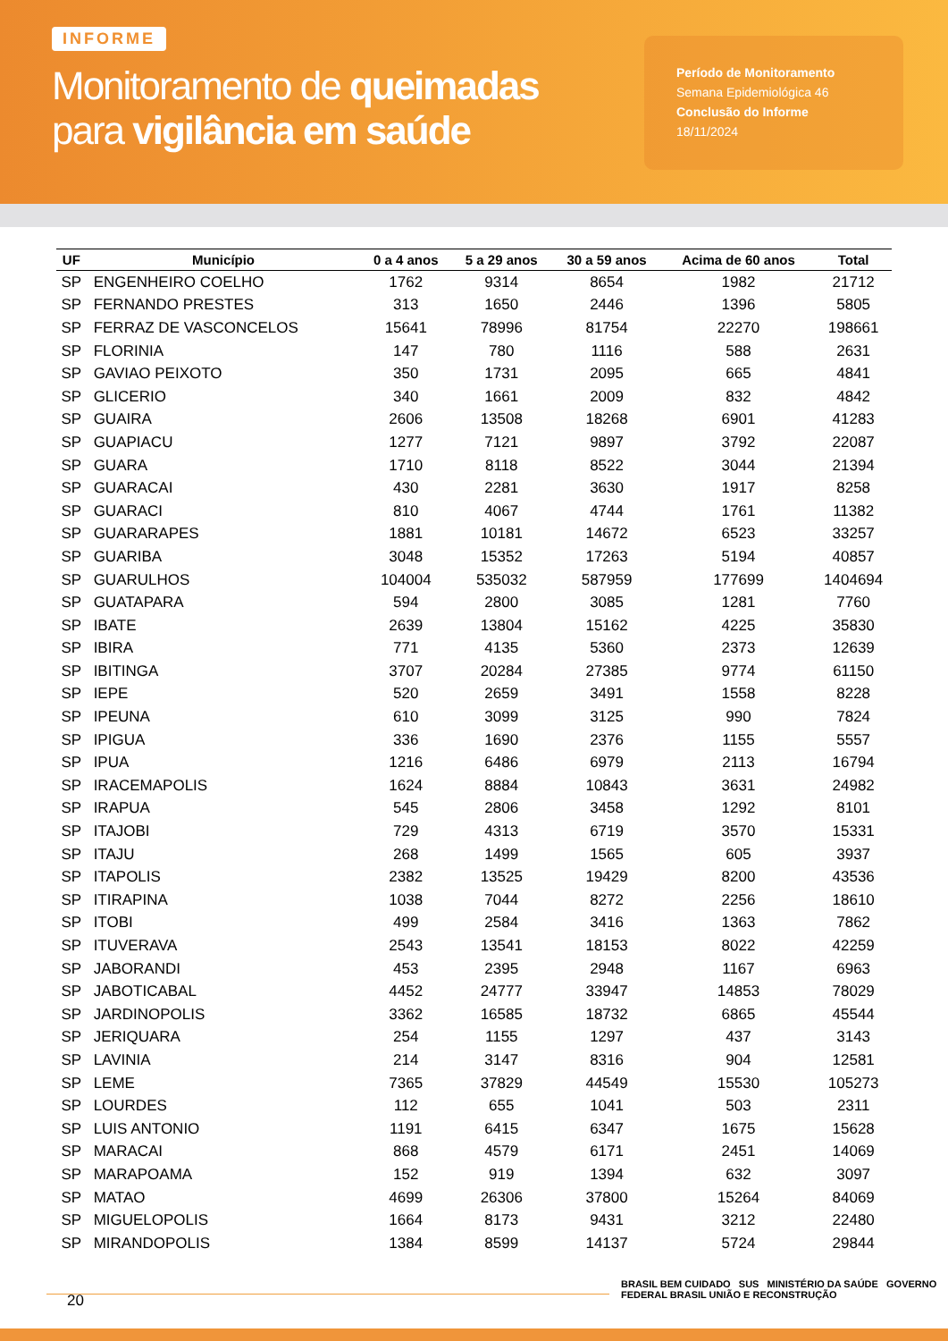INFORME
Monitoramento de queimadas
para vigilância em saúde
Período de Monitoramento
Semana Epidemiológica 46
Conclusão do Informe
18/11/2024
| UF | Município | 0 a 4 anos | 5 a 29 anos | 30 a 59 anos | Acima de 60 anos | Total |
| --- | --- | --- | --- | --- | --- | --- |
| SP | ENGENHEIRO COELHO | 1762 | 9314 | 8654 | 1982 | 21712 |
| SP | FERNANDO PRESTES | 313 | 1650 | 2446 | 1396 | 5805 |
| SP | FERRAZ DE VASCONCELOS | 15641 | 78996 | 81754 | 22270 | 198661 |
| SP | FLORINIA | 147 | 780 | 1116 | 588 | 2631 |
| SP | GAVIAO PEIXOTO | 350 | 1731 | 2095 | 665 | 4841 |
| SP | GLICERIO | 340 | 1661 | 2009 | 832 | 4842 |
| SP | GUAIRA | 2606 | 13508 | 18268 | 6901 | 41283 |
| SP | GUAPIACU | 1277 | 7121 | 9897 | 3792 | 22087 |
| SP | GUARA | 1710 | 8118 | 8522 | 3044 | 21394 |
| SP | GUARACAI | 430 | 2281 | 3630 | 1917 | 8258 |
| SP | GUARACI | 810 | 4067 | 4744 | 1761 | 11382 |
| SP | GUARARAPES | 1881 | 10181 | 14672 | 6523 | 33257 |
| SP | GUARIBA | 3048 | 15352 | 17263 | 5194 | 40857 |
| SP | GUARULHOS | 104004 | 535032 | 587959 | 177699 | 1404694 |
| SP | GUATAPARA | 594 | 2800 | 3085 | 1281 | 7760 |
| SP | IBATE | 2639 | 13804 | 15162 | 4225 | 35830 |
| SP | IBIRA | 771 | 4135 | 5360 | 2373 | 12639 |
| SP | IBITINGA | 3707 | 20284 | 27385 | 9774 | 61150 |
| SP | IEPE | 520 | 2659 | 3491 | 1558 | 8228 |
| SP | IPEUNA | 610 | 3099 | 3125 | 990 | 7824 |
| SP | IPIGUA | 336 | 1690 | 2376 | 1155 | 5557 |
| SP | IPUA | 1216 | 6486 | 6979 | 2113 | 16794 |
| SP | IRACEMAPOLIS | 1624 | 8884 | 10843 | 3631 | 24982 |
| SP | IRAPUA | 545 | 2806 | 3458 | 1292 | 8101 |
| SP | ITAJOBI | 729 | 4313 | 6719 | 3570 | 15331 |
| SP | ITAJU | 268 | 1499 | 1565 | 605 | 3937 |
| SP | ITAPOLIS | 2382 | 13525 | 19429 | 8200 | 43536 |
| SP | ITIRAPINA | 1038 | 7044 | 8272 | 2256 | 18610 |
| SP | ITOBI | 499 | 2584 | 3416 | 1363 | 7862 |
| SP | ITUVERAVA | 2543 | 13541 | 18153 | 8022 | 42259 |
| SP | JABORANDI | 453 | 2395 | 2948 | 1167 | 6963 |
| SP | JABOTICABAL | 4452 | 24777 | 33947 | 14853 | 78029 |
| SP | JARDINOPOLIS | 3362 | 16585 | 18732 | 6865 | 45544 |
| SP | JERIQUARA | 254 | 1155 | 1297 | 437 | 3143 |
| SP | LAVINIA | 214 | 3147 | 8316 | 904 | 12581 |
| SP | LEME | 7365 | 37829 | 44549 | 15530 | 105273 |
| SP | LOURDES | 112 | 655 | 1041 | 503 | 2311 |
| SP | LUIS ANTONIO | 1191 | 6415 | 6347 | 1675 | 15628 |
| SP | MARACAI | 868 | 4579 | 6171 | 2451 | 14069 |
| SP | MARAPOAMA | 152 | 919 | 1394 | 632 | 3097 |
| SP | MATAO | 4699 | 26306 | 37800 | 15264 | 84069 |
| SP | MIGUELOPOLIS | 1664 | 8173 | 9431 | 3212 | 22480 |
| SP | MIRANDOPOLIS | 1384 | 8599 | 14137 | 5724 | 29844 |
20
BRASIL BEM CUIDADO SUS MINISTÉRIO DA SAÚDE GOVERNO FEDERAL BRASIL UNIÃO E RECONSTRUÇÃO